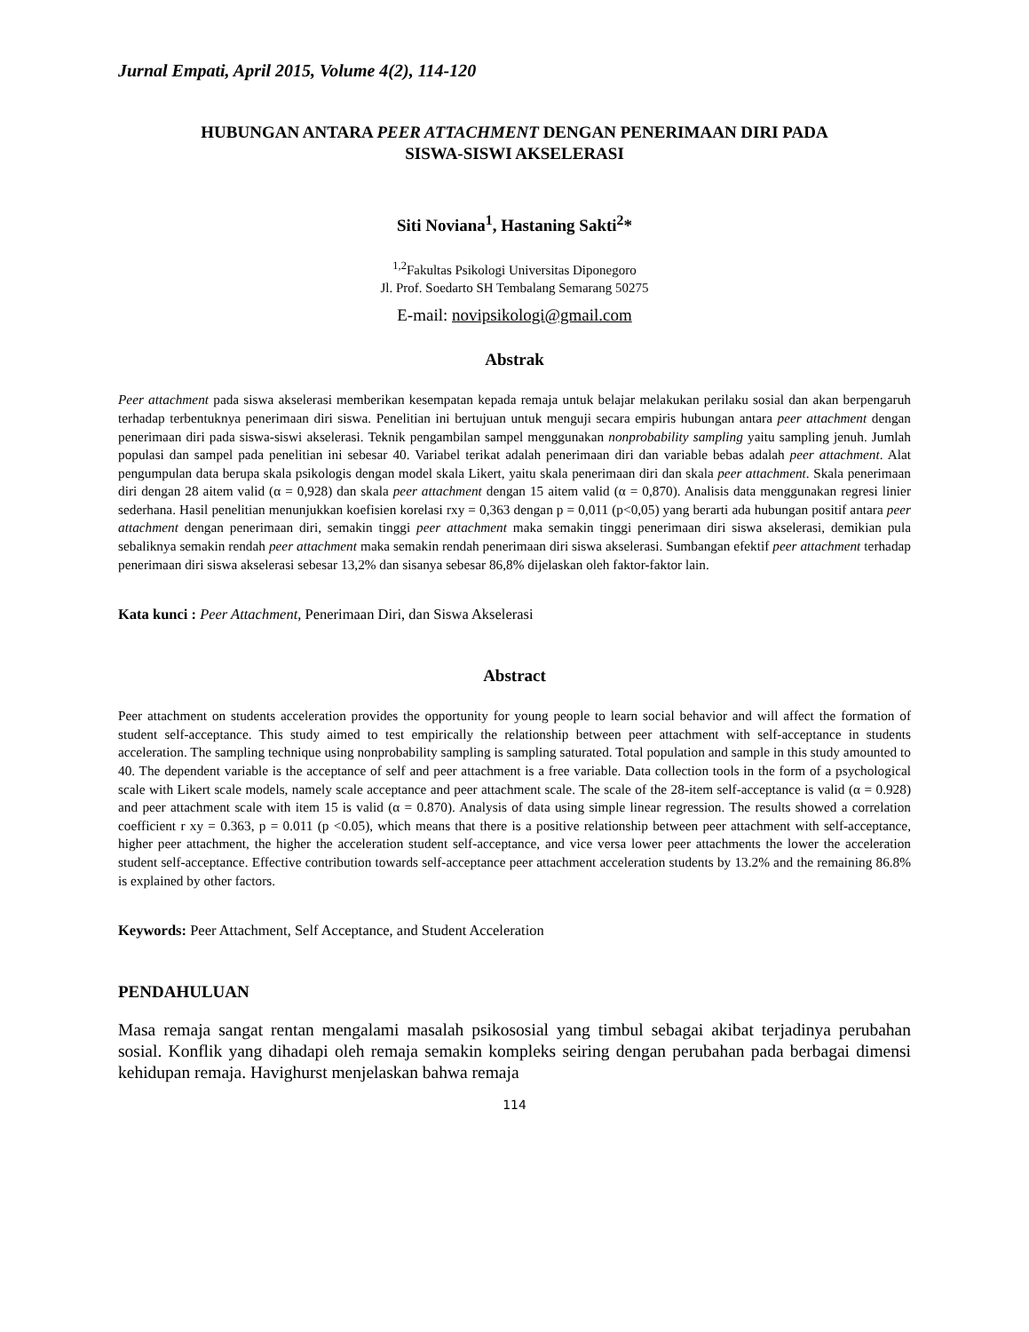Jurnal Empati, April 2015, Volume 4(2), 114-120
HUBUNGAN ANTARA PEER ATTACHMENT DENGAN PENERIMAAN DIRI PADA
SISWA-SISWI AKSELERASI
Siti Noviana<sup>1</sup>, Hastaning Sakti<sup>2</sup>*
<sup>1,2</sup>Fakultas Psikologi Universitas Diponegoro
Jl. Prof. Soedarto SH Tembalang Semarang 50275
E-mail: novipsikologi@gmail.com
Abstrak
Peer attachment pada siswa akselerasi memberikan kesempatan kepada remaja untuk belajar melakukan perilaku sosial dan akan berpengaruh terhadap terbentuknya penerimaan diri siswa. Penelitian ini bertujuan untuk menguji secara empiris hubungan antara peer attachment dengan penerimaan diri pada siswa-siswi akselerasi. Teknik pengambilan sampel menggunakan nonprobability sampling yaitu sampling jenuh. Jumlah populasi dan sampel pada penelitian ini sebesar 40. Variabel terikat adalah penerimaan diri dan variable bebas adalah peer attachment. Alat pengumpulan data berupa skala psikologis dengan model skala Likert, yaitu skala penerimaan diri dan skala peer attachment. Skala penerimaan diri dengan 28 aitem valid (α = 0,928) dan skala peer attachment dengan 15 aitem valid (α = 0,870). Analisis data menggunakan regresi linier sederhana. Hasil penelitian menunjukkan koefisien korelasi rxy = 0,363 dengan p = 0,011 (p<0,05) yang berarti ada hubungan positif antara peer attachment dengan penerimaan diri, semakin tinggi peer attachment maka semakin tinggi penerimaan diri siswa akselerasi, demikian pula sebaliknya semakin rendah peer attachment maka semakin rendah penerimaan diri siswa akselerasi. Sumbangan efektif peer attachment terhadap penerimaan diri siswa akselerasi sebesar 13,2% dan sisanya sebesar 86,8% dijelaskan oleh faktor-faktor lain.
Kata kunci : Peer Attachment, Penerimaan Diri, dan Siswa Akselerasi
Abstract
Peer attachment on students acceleration provides the opportunity for young people to learn social behavior and will affect the formation of student self-acceptance. This study aimed to test empirically the relationship between peer attachment with self-acceptance in students acceleration. The sampling technique using nonprobability sampling is sampling saturated. Total population and sample in this study amounted to 40. The dependent variable is the acceptance of self and peer attachment is a free variable. Data collection tools in the form of a psychological scale with Likert scale models, namely scale acceptance and peer attachment scale. The scale of the 28-item self-acceptance is valid (α = 0.928) and peer attachment scale with item 15 is valid (α = 0.870). Analysis of data using simple linear regression. The results showed a correlation coefficient r xy = 0.363, p = 0.011 (p <0.05), which means that there is a positive relationship between peer attachment with self-acceptance, higher peer attachment, the higher the acceleration student self-acceptance, and vice versa lower peer attachments the lower the acceleration student self-acceptance. Effective contribution towards self-acceptance peer attachment acceleration students by 13.2% and the remaining 86.8% is explained by other factors.
Keywords: Peer Attachment, Self Acceptance, and Student Acceleration
PENDAHULUAN
Masa remaja sangat rentan mengalami masalah psikososial yang timbul sebagai akibat terjadinya perubahan sosial. Konflik yang dihadapi oleh remaja semakin kompleks seiring dengan perubahan pada berbagai dimensi kehidupan remaja. Havighurst menjelaskan bahwa remaja
114